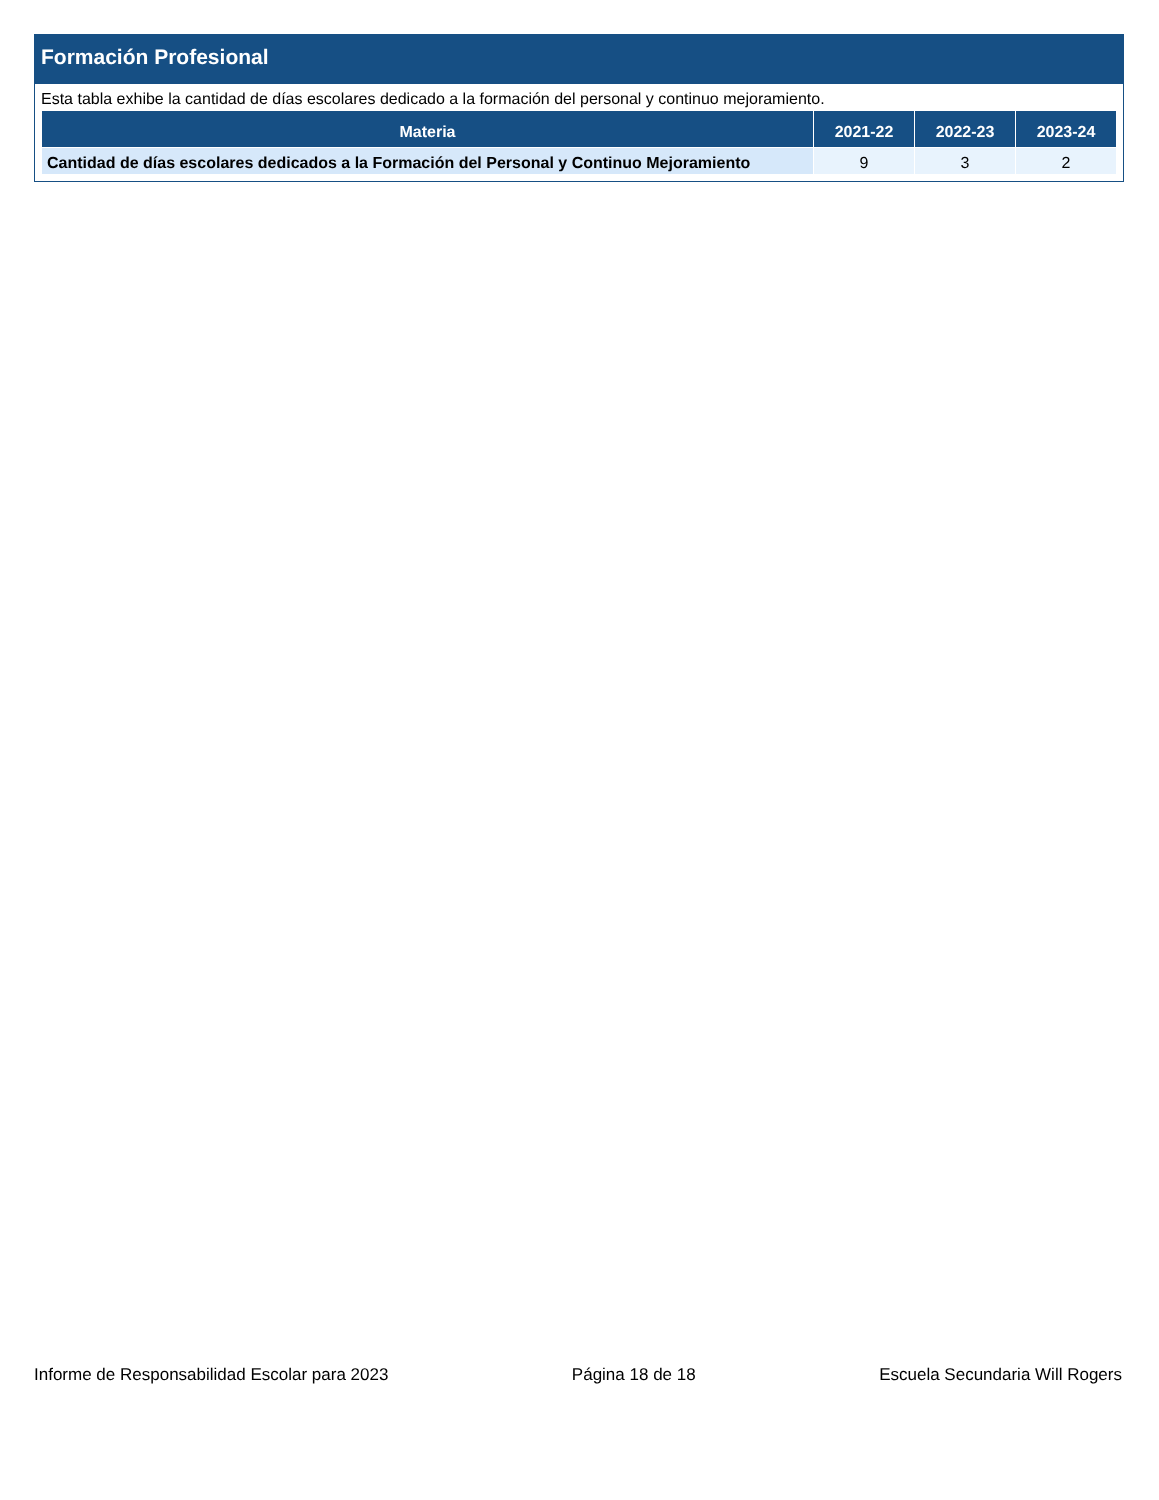Formación Profesional
Esta tabla exhibe la cantidad de días escolares dedicado a la formación del personal y continuo mejoramiento.
| Materia | 2021-22 | 2022-23 | 2023-24 |
| --- | --- | --- | --- |
| Cantidad de días escolares dedicados a la Formación del Personal y Continuo Mejoramiento | 9 | 3 | 2 |
Informe de Responsabilidad Escolar para 2023 Página 18 de 18 Escuela Secundaria Will Rogers